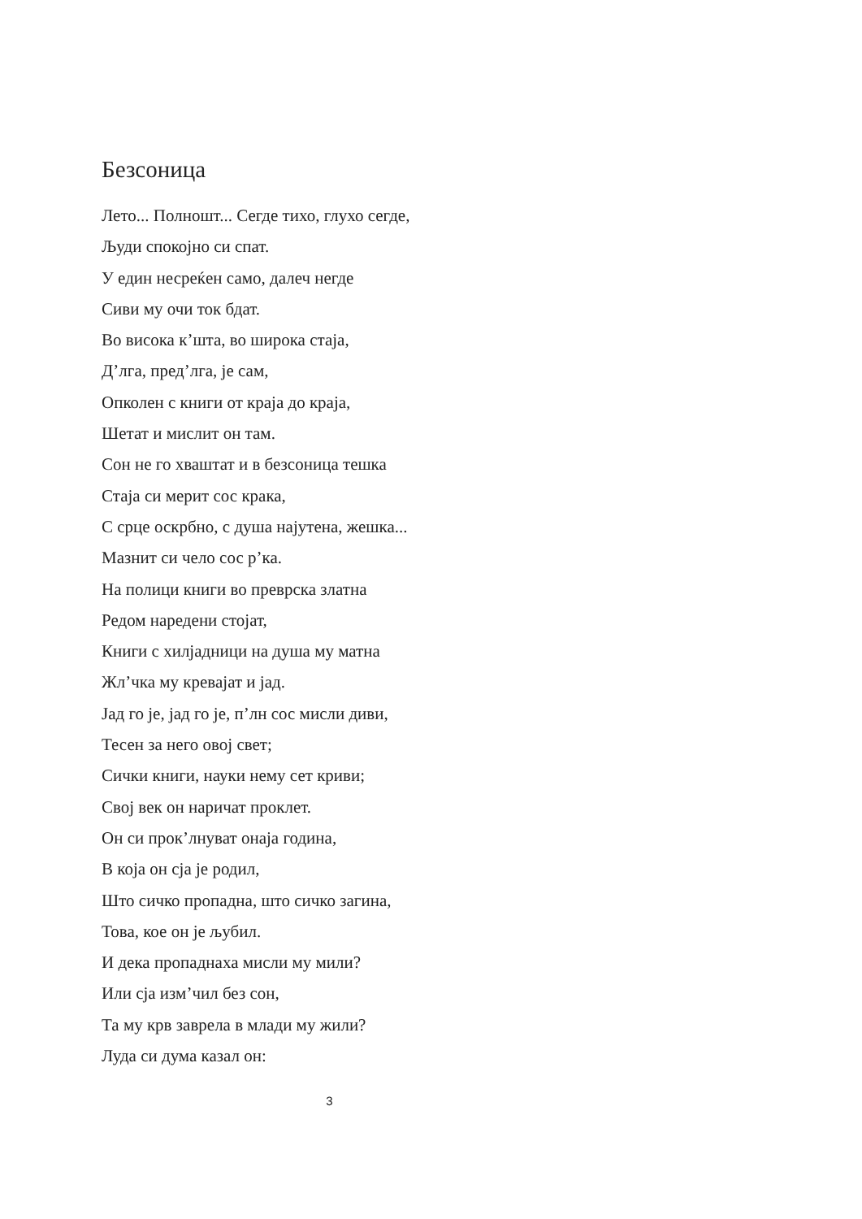Безсоница
Лето... Полношт... Сегде тихо, глухо сегде,
Људи спокојно си спат.
У един несреќен само, далеч негде
Сиви му очи ток бдат.
Во висока к’шта, во широка стаја,
Д’лга, пред’лга, је сам,
Опколен с книги от краја до краја,
Шетат и мислит он там.
Сон не го хваштат и в безсоница тешка
Стаја си мерит сос крака,
С срце оскрбно, с душа најутена, жешка...
Мазнит си чело сос р’ка.
На полици книги во преврска златна
Редом наредени стојат,
Книги с хилјадници на душа му матна
Жл’чка му кревајат и јад.
Јад го је, јад го је, п’лн сос мисли диви,
Тесен за него овој свет;
Сички книги, науки нему сет криви;
Свој век он наричат проклет.
Он си прок’лнуват онаја година,
В која он сја је родил,
Што сичко пропадна, што сичко загина,
Това, кое он је љубил.
И дека пропаднаха мисли му мили?
Или сја изм’чил без сон,
Та му крв заврела в млади му жили?
Луда си дума казал он:
3